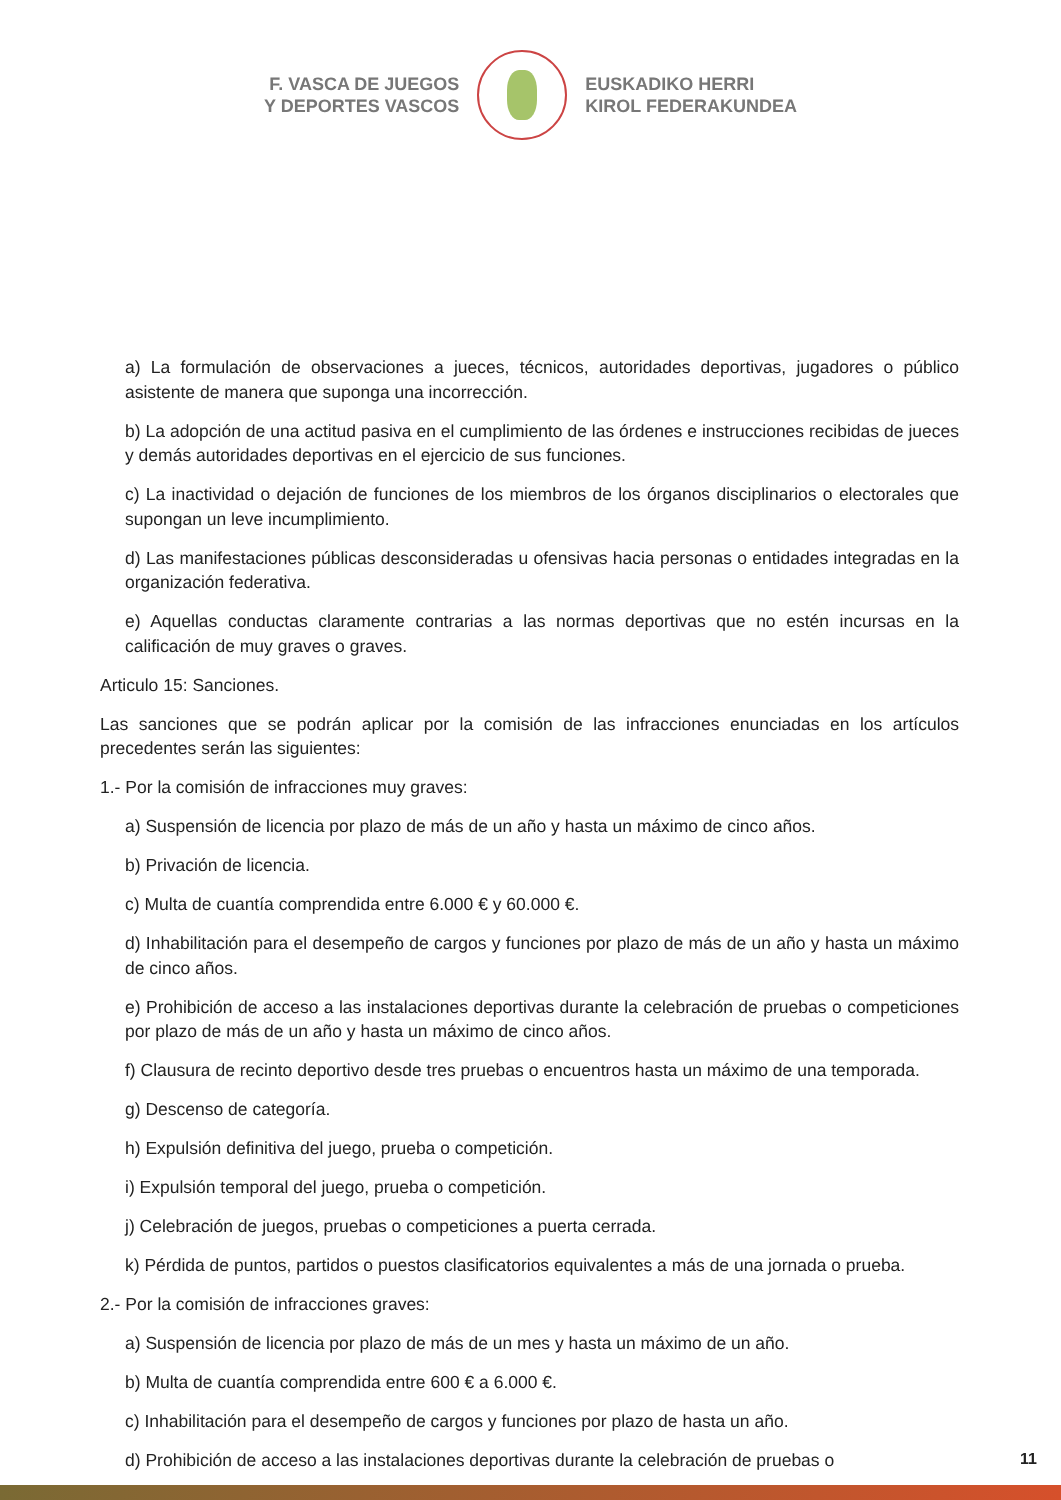F. VASCA DE JUEGOS
Y DEPORTES VASCOS
EUSKADIKO HERRI
KIROL FEDERAKUNDEA
a) La formulación de observaciones a jueces, técnicos, autoridades deportivas, jugadores o público asistente de manera que suponga una incorrección.
b) La adopción de una actitud pasiva en el cumplimiento de las órdenes e instrucciones recibidas de jueces y demás autoridades deportivas en el ejercicio de sus funciones.
c) La inactividad o dejación de funciones de los miembros de los órganos disciplinarios o electorales que supongan un leve incumplimiento.
d) Las manifestaciones públicas desconsideradas u ofensivas hacia personas o entidades integradas en la organización federativa.
e) Aquellas conductas claramente contrarias a las normas deportivas que no estén incursas en la calificación de muy graves o graves.
Articulo 15: Sanciones.
Las sanciones que se podrán aplicar por la comisión de las infracciones enunciadas en los artículos precedentes serán las siguientes:
1.- Por la comisión de infracciones muy graves:
a) Suspensión de licencia por plazo de más de un año y hasta un máximo de cinco años.
b) Privación de licencia.
c) Multa de cuantía comprendida entre 6.000 € y 60.000 €.
d) Inhabilitación para el desempeño de cargos y funciones por plazo de más de un año y hasta un máximo de cinco años.
e) Prohibición de acceso a las instalaciones deportivas durante la celebración de pruebas o competiciones por plazo de más de un año y hasta un máximo de cinco años.
f) Clausura de recinto deportivo desde tres pruebas o encuentros hasta un máximo de una temporada.
g) Descenso de categoría.
h) Expulsión definitiva del juego, prueba o competición.
i) Expulsión temporal del juego, prueba o competición.
j) Celebración de juegos, pruebas o competiciones a puerta cerrada.
k) Pérdida de puntos, partidos o puestos clasificatorios equivalentes a más de una jornada o prueba.
2.- Por la comisión de infracciones graves:
a) Suspensión de licencia por plazo de más de un mes y hasta un máximo de un año.
b) Multa de cuantía comprendida entre 600 € a 6.000 €.
c) Inhabilitación para el desempeño de cargos y funciones por plazo de hasta un año.
d) Prohibición de acceso a las instalaciones deportivas durante la celebración de pruebas o
11